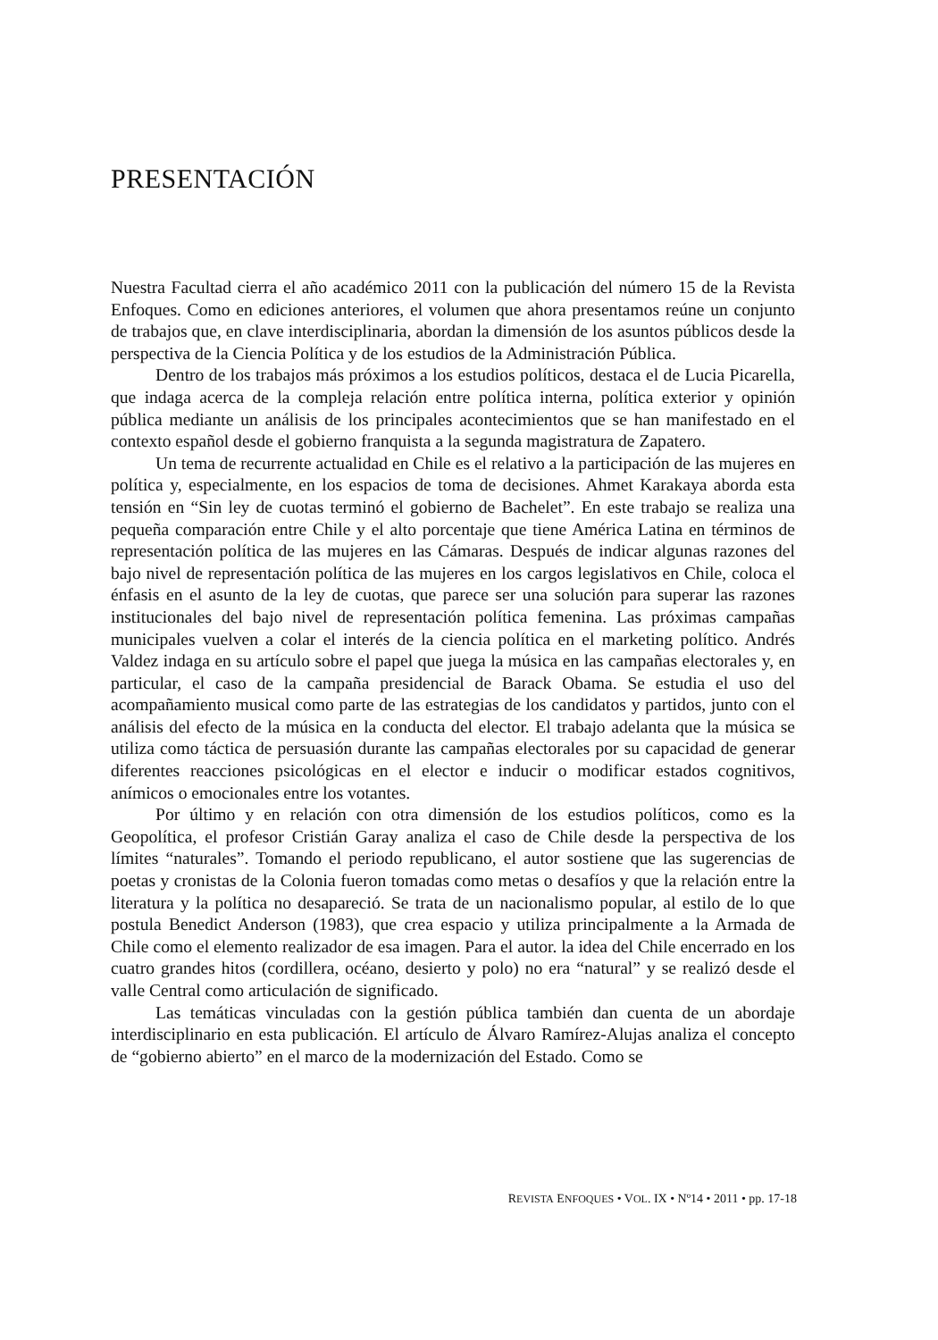PRESENTACIÓN
Nuestra Facultad cierra el año académico 2011 con la publicación del número 15 de la Revista Enfoques. Como en ediciones anteriores, el volumen que ahora presentamos reúne un conjunto de trabajos que, en clave interdisciplinaria, abordan la dimensión de los asuntos públicos desde la perspectiva de la Ciencia Política y de los estudios de la Administración Pública.
Dentro de los trabajos más próximos a los estudios políticos, destaca el de Lucia Picarella, que indaga acerca de la compleja relación entre política interna, política exterior y opinión pública mediante un análisis de los principales acontecimientos que se han manifestado en el contexto español desde el gobierno franquista a la segunda magistratura de Zapatero.
Un tema de recurrente actualidad en Chile es el relativo a la participación de las mujeres en política y, especialmente, en los espacios de toma de decisiones. Ahmet Karakaya aborda esta tensión en “Sin ley de cuotas terminó el gobierno de Bachelet”. En este trabajo se realiza una pequeña comparación entre Chile y el alto porcentaje que tiene América Latina en términos de representación política de las mujeres en las Cámaras. Después de indicar algunas razones del bajo nivel de representación política de las mujeres en los cargos legislativos en Chile, coloca el énfasis en el asunto de la ley de cuotas, que parece ser una solución para superar las razones institucionales del bajo nivel de representación política femenina. Las próximas campañas municipales vuelven a colar el interés de la ciencia política en el marketing político. Andrés Valdez indaga en su artículo sobre el papel que juega la música en las campañas electorales y, en particular, el caso de la campaña presidencial de Barack Obama. Se estudia el uso del acompañamiento musical como parte de las estrategias de los candidatos y partidos, junto con el análisis del efecto de la música en la conducta del elector. El trabajo adelanta que la música se utiliza como táctica de persuasión durante las campañas electorales por su capacidad de generar diferentes reacciones psicológicas en el elector e inducir o modificar estados cognitivos, anímicos o emocionales entre los votantes.
Por último y en relación con otra dimensión de los estudios políticos, como es la Geopolítica, el profesor Cristián Garay analiza el caso de Chile desde la perspectiva de los límites “naturales”. Tomando el periodo republicano, el autor sostiene que las sugerencias de poetas y cronistas de la Colonia fueron tomadas como metas o desafíos y que la relación entre la literatura y la política no desapareció. Se trata de un nacionalismo popular, al estilo de lo que postula Benedict Anderson (1983), que crea espacio y utiliza principalmente a la Armada de Chile como el elemento realizador de esa imagen. Para el autor. la idea del Chile encerrado en los cuatro grandes hitos (cordillera, océano, desierto y polo) no era “natural” y se realizó desde el valle Central como articulación de significado.
Las temáticas vinculadas con la gestión pública también dan cuenta de un abordaje interdisciplinario en esta publicación. El artículo de Álvaro Ramírez-Alujas analiza el concepto de “gobierno abierto” en el marco de la modernización del Estado. Como se
REVISTA ENFOQUES • VOL. IX • Nº14 • 2011 • pp. 17-18